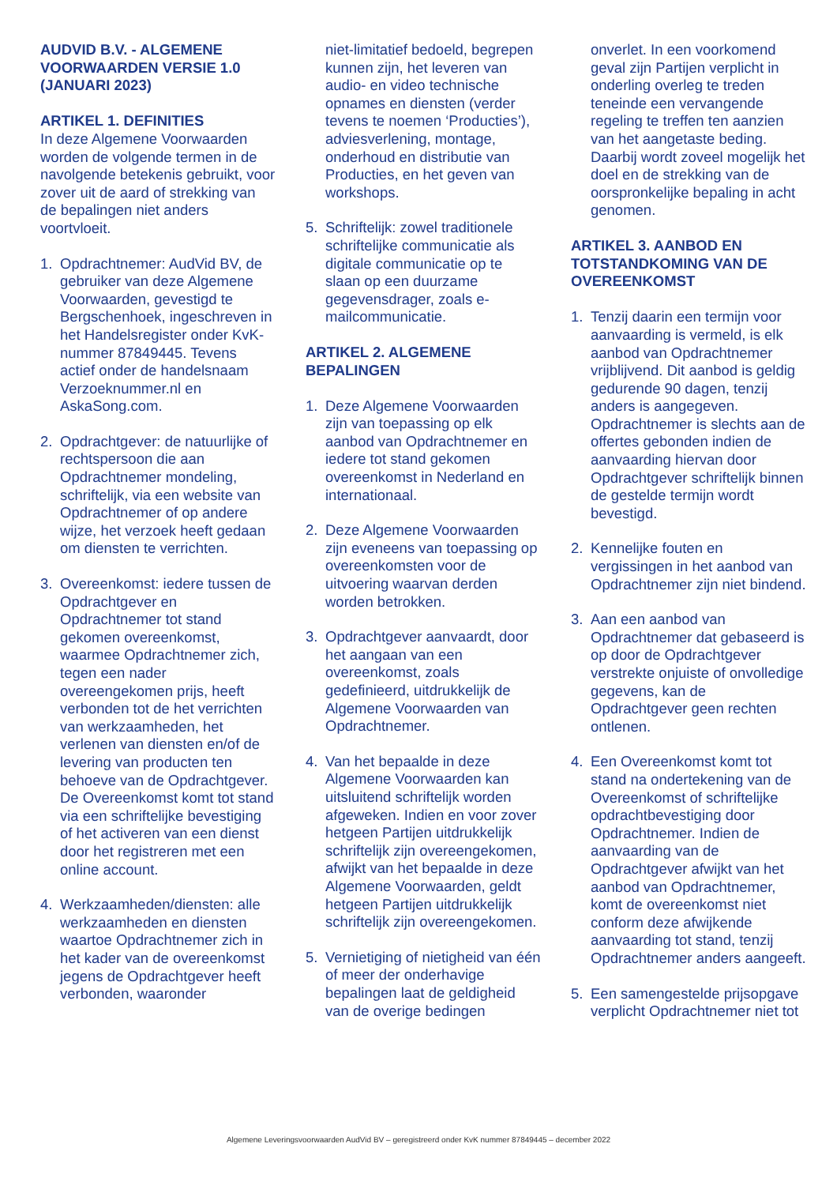AUDVID B.V. - ALGEMENE VOORWAARDEN VERSIE 1.0 (JANUARI 2023)
ARTIKEL 1. DEFINITIES
In deze Algemene Voorwaarden worden de volgende termen in de navolgende betekenis gebruikt, voor zover uit de aard of strekking van de bepalingen niet anders voortvloeit.
1. Opdrachtnemer: AudVid BV, de gebruiker van deze Algemene Voorwaarden, gevestigd te Bergschenhoek, ingeschreven in het Handelsregister onder KvK-nummer 87849445. Tevens actief onder de handelsnaam Verzoeknummer.nl en AskaSong.com.
2. Opdrachtgever: de natuurlijke of rechtspersoon die aan Opdrachtnemer mondeling, schriftelijk, via een website van Opdrachtnemer of op andere wijze, het verzoek heeft gedaan om diensten te verrichten.
3. Overeenkomst: iedere tussen de Opdrachtgever en Opdrachtnemer tot stand gekomen overeenkomst, waarmee Opdrachtnemer zich, tegen een nader overeengekomen prijs, heeft verbonden tot de het verrichten van werkzaamheden, het verlenen van diensten en/of de levering van producten ten behoeve van de Opdrachtgever. De Overeenkomst komt tot stand via een schriftelijke bevestiging of het activeren van een dienst door het registreren met een online account.
4. Werkzaamheden/diensten: alle werkzaamheden en diensten waartoe Opdrachtnemer zich in het kader van de overeenkomst jegens de Opdrachtgever heeft verbonden, waaronder
niet-limitatief bedoeld, begrepen kunnen zijn, het leveren van audio- en video technische opnames en diensten (verder tevens te noemen ‘Producties’), adviesverlening, montage, onderhoud en distributie van Producties, en het geven van workshops.
5. Schriftelijk: zowel traditionele schriftelijke communicatie als digitale communicatie op te slaan op een duurzame gegevensdrager, zoals e-mailcommunicatie.
ARTIKEL 2. ALGEMENE BEPALINGEN
1. Deze Algemene Voorwaarden zijn van toepassing op elk aanbod van Opdrachtnemer en iedere tot stand gekomen overeenkomst in Nederland en internationaal.
2. Deze Algemene Voorwaarden zijn eveneens van toepassing op overeenkomsten voor de uitvoering waarvan derden worden betrokken.
3. Opdrachtgever aanvaardt, door het aangaan van een overeenkomst, zoals gedefinieerd, uitdrukkelijk de Algemene Voorwaarden van Opdrachtnemer.
4. Van het bepaalde in deze Algemene Voorwaarden kan uitsluitend schriftelijk worden afgeweken. Indien en voor zover hetgeen Partijen uitdrukkelijk schriftelijk zijn overeengekomen, afwijkt van het bepaalde in deze Algemene Voorwaarden, geldt hetgeen Partijen uitdrukkelijk schriftelijk zijn overeengekomen.
5. Vernietiging of nietigheid van één of meer der onderhavige bepalingen laat de geldigheid van de overige bedingen
onverlet. In een voorkomend geval zijn Partijen verplicht in onderling overleg te treden teneinde een vervangende regeling te treffen ten aanzien van het aangetaste beding. Daarbij wordt zoveel mogelijk het doel en de strekking van de oorspronkelijke bepaling in acht genomen.
ARTIKEL 3. AANBOD EN TOTSTANDKOMING VAN DE OVEREENKOMST
1. Tenzij daarin een termijn voor aanvaarding is vermeld, is elk aanbod van Opdrachtnemer vrijblijvend. Dit aanbod is geldig gedurende 90 dagen, tenzij anders is aangegeven. Opdrachtnemer is slechts aan de offertes gebonden indien de aanvaarding hiervan door Opdrachtgever schriftelijk binnen de gestelde termijn wordt bevestigd.
2. Kennelijke fouten en vergissingen in het aanbod van Opdrachtnemer zijn niet bindend.
3. Aan een aanbod van Opdrachtnemer dat gebaseerd is op door de Opdrachtgever verstrekte onjuiste of onvolledige gegevens, kan de Opdrachtgever geen rechten ontlenen.
4. Een Overeenkomst komt tot stand na ondertekening van de Overeenkomst of schriftelijke opdrachtbevestiging door Opdrachtnemer. Indien de aanvaarding van de Opdrachtgever afwijkt van het aanbod van Opdrachtnemer, komt de overeenkomst niet conform deze afwijkende aanvaarding tot stand, tenzij Opdrachtnemer anders aangeeft.
5. Een samengestelde prijsopgave verplicht Opdrachtnemer niet tot
Algemene Leveringsvoorwaarden AudVid BV – geregistreerd onder KvK nummer 87849445 – december 2022